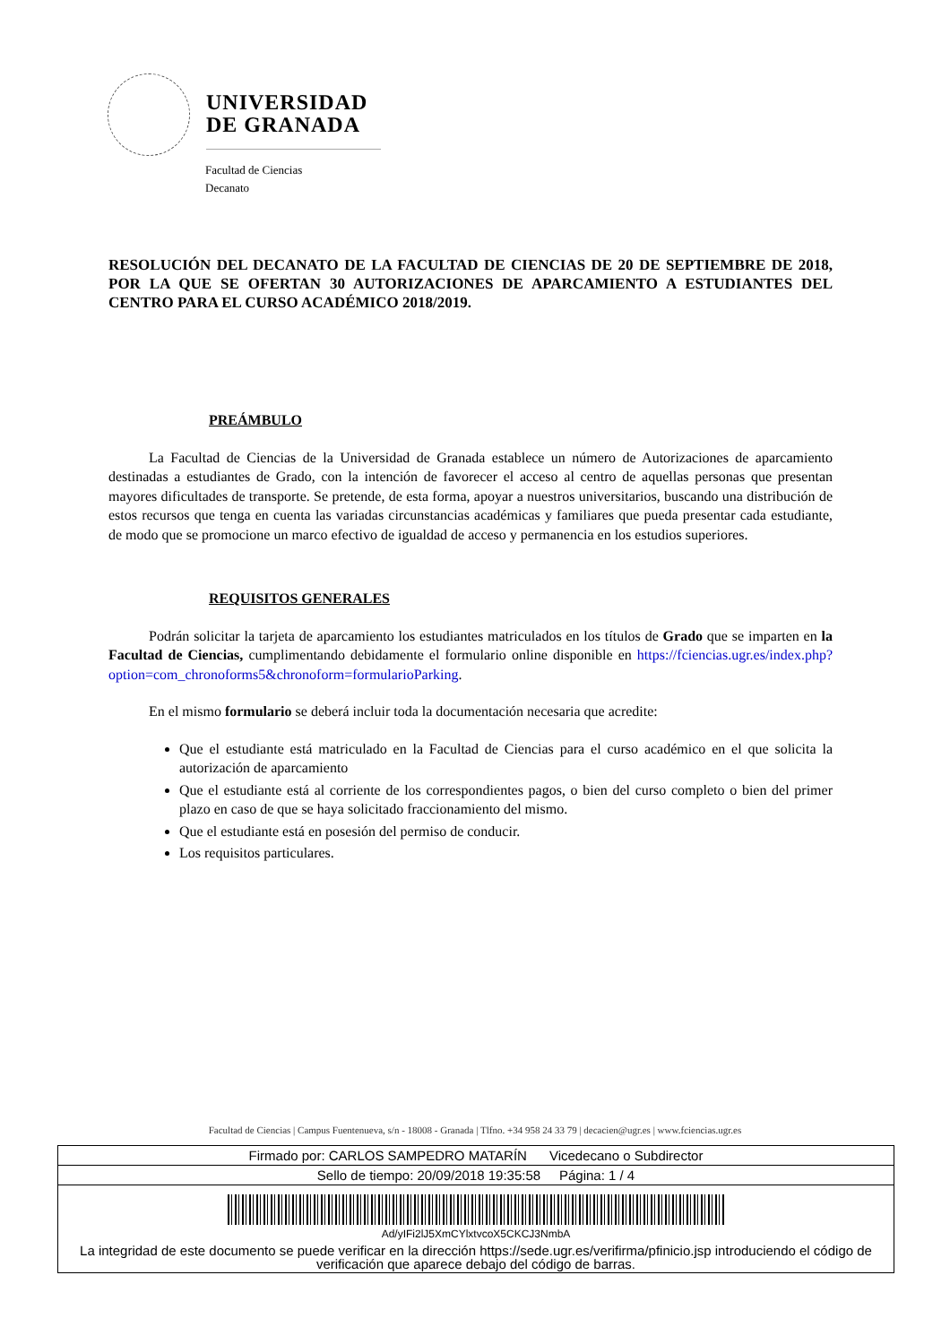UNIVERSIDAD
DE GRANADA
Facultad de Ciencias
Decanato
RESOLUCIÓN DEL DECANATO DE LA FACULTAD DE CIENCIAS DE 20 DE SEPTIEMBRE DE 2018, POR LA QUE SE OFERTAN 30 AUTORIZACIONES DE APARCAMIENTO A ESTUDIANTES DEL CENTRO PARA EL CURSO ACADÉMICO 2018/2019.
PREÁMBULO
La Facultad de Ciencias de la Universidad de Granada establece un número de Autorizaciones de aparcamiento destinadas a estudiantes de Grado, con la intención de favorecer el acceso al centro de aquellas personas que presentan mayores dificultades de transporte. Se pretende, de esta forma, apoyar a nuestros universitarios, buscando una distribución de estos recursos que tenga en cuenta las variadas circunstancias académicas y familiares que pueda presentar cada estudiante, de modo que se promocione un marco efectivo de igualdad de acceso y permanencia en los estudios superiores.
REQUISITOS GENERALES
Podrán solicitar la tarjeta de aparcamiento los estudiantes matriculados en los títulos de Grado que se imparten en la Facultad de Ciencias, cumplimentando debidamente el formulario online disponible en https://fciencias.ugr.es/index.php?option=com_chronoforms5&chronoform=formularioParking.
En el mismo formulario se deberá incluir toda la documentación necesaria que acredite:
Que el estudiante está matriculado en la Facultad de Ciencias para el curso académico en el que solicita la autorización de aparcamiento
Que el estudiante está al corriente de los correspondientes pagos, o bien del curso completo o bien del primer plazo en caso de que se haya solicitado fraccionamiento del mismo.
Que el estudiante está en posesión del permiso de conducir.
Los requisitos particulares.
Facultad de Ciencias | Campus Fuentenueva, s/n - 18008 - Granada | Tlfno. +34 958 24 33 79 | decacien@ugr.es | www.fciencias.ugr.es
Firmado por: CARLOS SAMPEDRO MATARÍN Vicedecano o Subdirector
Sello de tiempo: 20/09/2018 19:35:58 Página: 1 / 4
Ad/yIFi2lJ5XmCYlxtvcoX5CKCJ3NmbA
La integridad de este documento se puede verificar en la dirección https://sede.ugr.es/verifirma/pfinicio.jsp introduciendo el código de verificación que aparece debajo del código de barras.